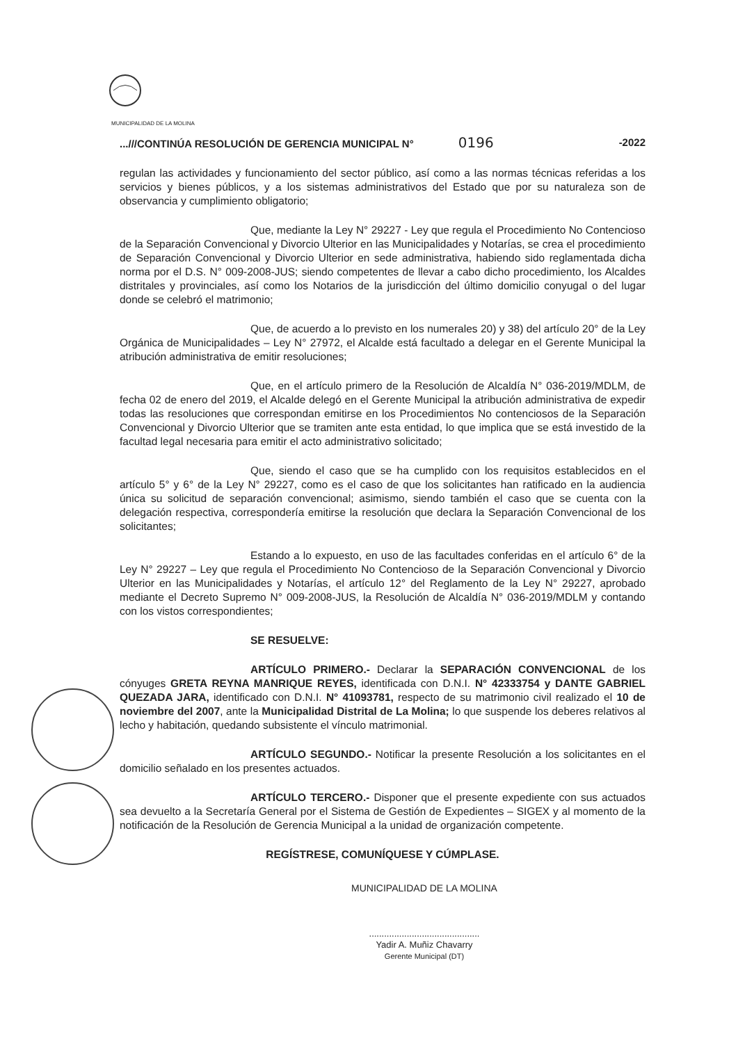MUNICIPALIDAD DE LA MOLINA
...///CONTINÚA RESOLUCIÓN DE GERENCIA MUNICIPAL N° 0196 -2022
regulan las actividades y funcionamiento del sector público, así como a las normas técnicas referidas a los servicios y bienes públicos, y a los sistemas administrativos del Estado que por su naturaleza son de observancia y cumplimiento obligatorio;
Que, mediante la Ley N° 29227 - Ley que regula el Procedimiento No Contencioso de la Separación Convencional y Divorcio Ulterior en las Municipalidades y Notarías, se crea el procedimiento de Separación Convencional y Divorcio Ulterior en sede administrativa, habiendo sido reglamentada dicha norma por el D.S. N° 009-2008-JUS; siendo competentes de llevar a cabo dicho procedimiento, los Alcaldes distritales y provinciales, así como los Notarios de la jurisdicción del último domicilio conyugal o del lugar donde se celebró el matrimonio;
Que, de acuerdo a lo previsto en los numerales 20) y 38) del artículo 20° de la Ley Orgánica de Municipalidades – Ley N° 27972, el Alcalde está facultado a delegar en el Gerente Municipal la atribución administrativa de emitir resoluciones;
Que, en el artículo primero de la Resolución de Alcaldía N° 036-2019/MDLM, de fecha 02 de enero del 2019, el Alcalde delegó en el Gerente Municipal la atribución administrativa de expedir todas las resoluciones que correspondan emitirse en los Procedimientos No contenciosos de la Separación Convencional y Divorcio Ulterior que se tramiten ante esta entidad, lo que implica que se está investido de la facultad legal necesaria para emitir el acto administrativo solicitado;
Que, siendo el caso que se ha cumplido con los requisitos establecidos en el artículo 5° y 6° de la Ley N° 29227, como es el caso de que los solicitantes han ratificado en la audiencia única su solicitud de separación convencional; asimismo, siendo también el caso que se cuenta con la delegación respectiva, correspondería emitirse la resolución que declara la Separación Convencional de los solicitantes;
Estando a lo expuesto, en uso de las facultades conferidas en el artículo 6° de la Ley N° 29227 – Ley que regula el Procedimiento No Contencioso de la Separación Convencional y Divorcio Ulterior en las Municipalidades y Notarías, el artículo 12° del Reglamento de la Ley N° 29227, aprobado mediante el Decreto Supremo N° 009-2008-JUS, la Resolución de Alcaldía N° 036-2019/MDLM y contando con los vistos correspondientes;
SE RESUELVE:
ARTÍCULO PRIMERO.- Declarar la SEPARACIÓN CONVENCIONAL de los cónyuges GRETA REYNA MANRIQUE REYES, identificada con D.N.I. N° 42333754 y DANTE GABRIEL QUEZADA JARA, identificado con D.N.I. N° 41093781, respecto de su matrimonio civil realizado el 10 de noviembre del 2007, ante la Municipalidad Distrital de La Molina; lo que suspende los deberes relativos al lecho y habitación, quedando subsistente el vínculo matrimonial.
ARTÍCULO SEGUNDO.- Notificar la presente Resolución a los solicitantes en el domicilio señalado en los presentes actuados.
ARTÍCULO TERCERO.- Disponer que el presente expediente con sus actuados sea devuelto a la Secretaría General por el Sistema de Gestión de Expedientes – SIGEX y al momento de la notificación de la Resolución de Gerencia Municipal a la unidad de organización competente.
REGÍSTRESE, COMUNÍQUESE Y CÚMPLASE.
MUNICIPALIDAD DE LA MOLINA
............................................
Yadir A. Muñiz Chavarry
Gerente Municipal (DT)